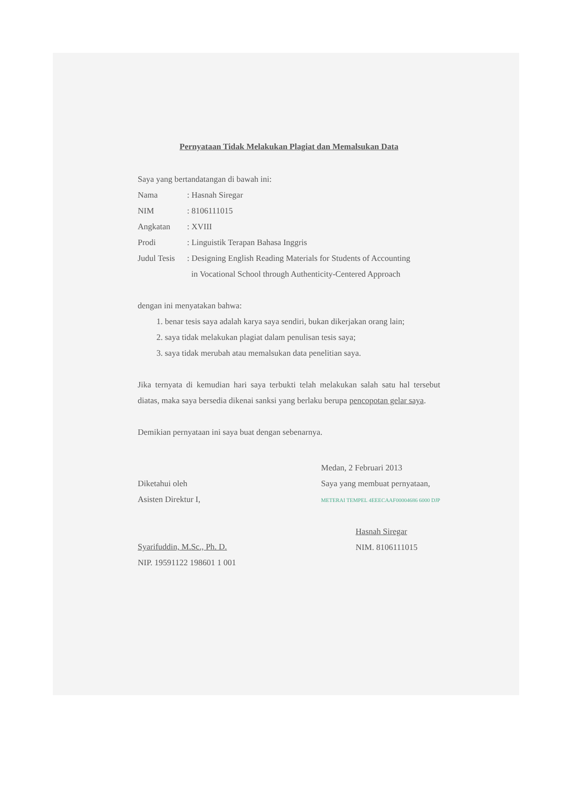Pernyataan Tidak Melakukan Plagiat dan Memalsukan Data
Saya yang bertandatangan di bawah ini:
| Nama | : Hasnah Siregar |
| NIM | : 8106111015 |
| Angkatan | : XVIII |
| Prodi | : Linguistik Terapan Bahasa Inggris |
| Judul Tesis | : Designing English Reading Materials for Students of Accounting in Vocational School through Authenticity-Centered Approach |
dengan ini menyatakan bahwa:
1. benar tesis saya adalah karya saya sendiri, bukan dikerjakan orang lain;
2. saya tidak melakukan plagiat dalam penulisan tesis saya;
3. saya tidak merubah atau memalsukan data penelitian saya.
Jika ternyata di kemudian hari saya terbukti telah melakukan salah satu hal tersebut diatas, maka saya bersedia dikenai sanksi yang berlaku berupa pencopotan gelar saya.
Demikian pernyataan ini saya buat dengan sebenarnya.
Diketahui oleh
Asisten Direktur I,
Syarifuddin, M.Sc., Ph. D.
NIP. 19591122 198601 1 001
Medan, 2 Februari 2013
Saya yang membuat pernyataan,
METERAI TEMPEL 4EEECAAF00004686 6000 DJP
Hasnah Siregar
NIM. 8106111015